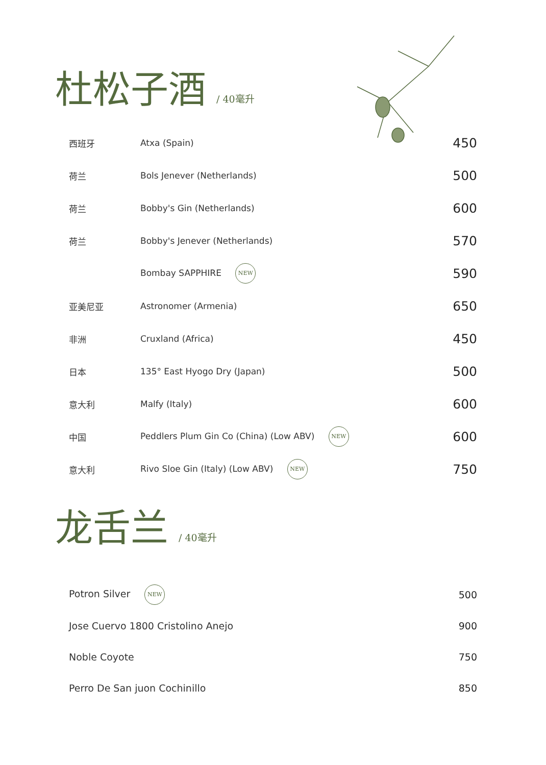杜松子酒 / 40毫升
| 西班牙 | Atxa (Spain) | 450 |
| 荷兰 | Bols Jenever (Netherlands) | 500 |
| 荷兰 | Bobby's Gin (Netherlands) | 600 |
| 荷兰 | Bobby's Jenever (Netherlands) | 570 |
| | Bombay SAPPHIRE NEW | 590 |
| 亚美尼亚 | Astronomer (Armenia) | 650 |
| 非洲 | Cruxland (Africa) | 450 |
| 日本 | 135° East Hyogo Dry (Japan) | 500 |
| 意大利 | Malfy (Italy) | 600 |
| 中国 | Peddlers Plum Gin Co (China) (Low ABV) NEW | 600 |
| 意大利 | Rivo Sloe Gin (Italy) (Low ABV) NEW | 750 |
龙舌兰 / 40毫升
| Potron Silver NEW | 500 |
| Jose Cuervo 1800 Cristolino Anejo | 900 |
| Noble Coyote | 750 |
| Perro De San juon Cochinillo | 850 |